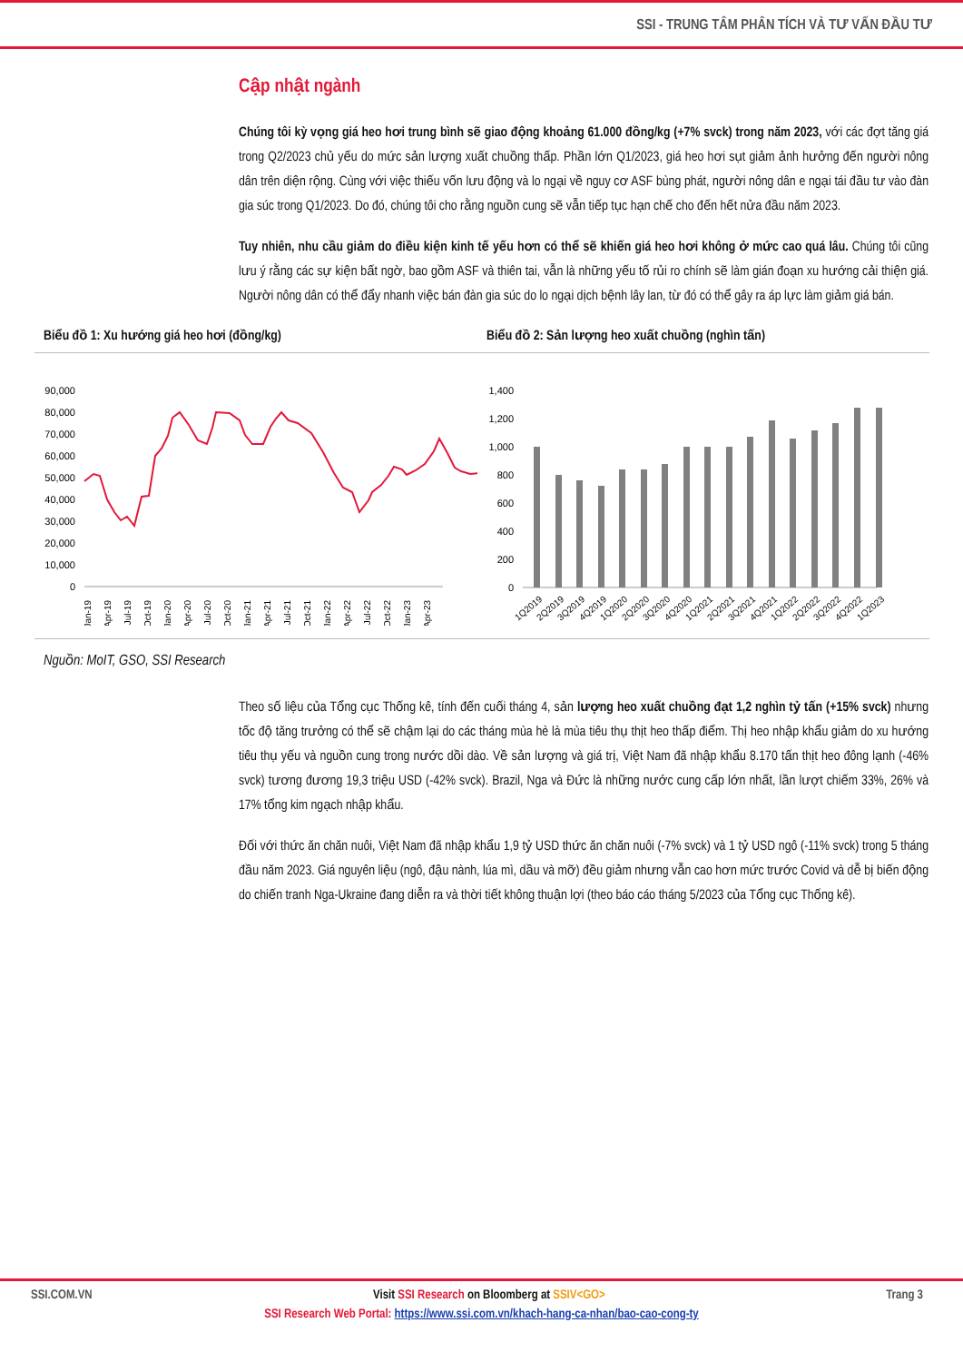SSI - TRUNG TÂM PHÂN TÍCH VÀ TƯ VẤN ĐẦU TƯ
Cập nhật ngành
Chúng tôi kỳ vọng giá heo hơi trung bình sẽ giao động khoảng 61.000 đồng/kg (+7% svck) trong năm 2023, với các đợt tăng giá trong Q2/2023 chủ yếu do mức sản lượng xuất chuồng thấp. Phần lớn Q1/2023, giá heo hơi sụt giảm ảnh hưởng đến người nông dân trên diện rộng. Cùng với việc thiếu vốn lưu động và lo ngại về nguy cơ ASF bùng phát, người nông dân e ngại tái đầu tư vào đàn gia súc trong Q1/2023. Do đó, chúng tôi cho rằng nguồn cung sẽ vẫn tiếp tục hạn chế cho đến hết nửa đầu năm 2023.
Tuy nhiên, nhu cầu giảm do điều kiện kinh tế yếu hơn có thể sẽ khiến giá heo hơi không ở mức cao quá lâu. Chúng tôi cũng lưu ý rằng các sự kiện bất ngờ, bao gồm ASF và thiên tai, vẫn là những yếu tố rủi ro chính sẽ làm gián đoạn xu hướng cải thiện giá. Người nông dân có thể đẩy nhanh việc bán đàn gia súc do lo ngại dịch bệnh lây lan, từ đó có thể gây ra áp lực làm giảm giá bán.
Biểu đồ 1: Xu hướng giá heo hơi (đồng/kg)
90,000
80,000
70,000
60,000
50,000
40,000
30,000
20,000
10,000
0
Jan-19
Apr-19
Jul-19
Oct-19
Jan-20
Apr-20
Jul-20
Oct-20
Jan-21
Apr-21
Jul-21
Oct-21
Jan-22
Apr-22
Jul-22
Oct-22
Jan-23
Apr-23
Biểu đồ 2: Sản lượng heo xuất chuồng (nghìn tấn)
1,400
1,200
1,000
800
600
400
200
0
1Q2019
2Q2019
3Q2019
4Q2019
1Q2020
2Q2020
3Q2020
4Q2020
1Q2021
2Q2021
3Q2021
4Q2021
1Q2022
2Q2022
3Q2022
4Q2022
1Q2023
Nguồn: MoIT, GSO, SSI Research
Theo số liệu của Tổng cục Thống kê, tính đến cuối tháng 4, sản lượng heo xuất chuồng đạt 1,2 nghìn tỷ tấn (+15% svck) nhưng tốc độ tăng trưởng có thể sẽ chậm lại do các tháng mùa hè là mùa tiêu thụ thịt heo thấp điểm. Thị heo nhập khẩu giảm do xu hướng tiêu thụ yếu và nguồn cung trong nước dồi dào. Về sản lượng và giá trị, Việt Nam đã nhập khẩu 8.170 tấn thịt heo đông lạnh (-46% svck) tương đương 19,3 triệu USD (-42% svck). Brazil, Nga và Đức là những nước cung cấp lớn nhất, lần lượt chiếm 33%, 26% và 17% tổng kim ngạch nhập khẩu.
Đối với thức ăn chăn nuôi, Việt Nam đã nhập khẩu 1,9 tỷ USD thức ăn chăn nuôi (-7% svck) và 1 tỷ USD ngô (-11% svck) trong 5 tháng đầu năm 2023. Giá nguyên liệu (ngô, đậu nành, lúa mì, dầu và mỡ) đều giảm nhưng vẫn cao hơn mức trước Covid và dễ bị biến động do chiến tranh Nga-Ukraine đang diễn ra và thời tiết không thuận lợi (theo báo cáo tháng 5/2023 của Tổng cục Thống kê).
SSI.COM.VN Visit SSI Research on Bloomberg at SSIV<GO> Trang 3
SSI Research Web Portal: https://www.ssi.com.vn/khach-hang-ca-nhan/bao-cao-cong-ty